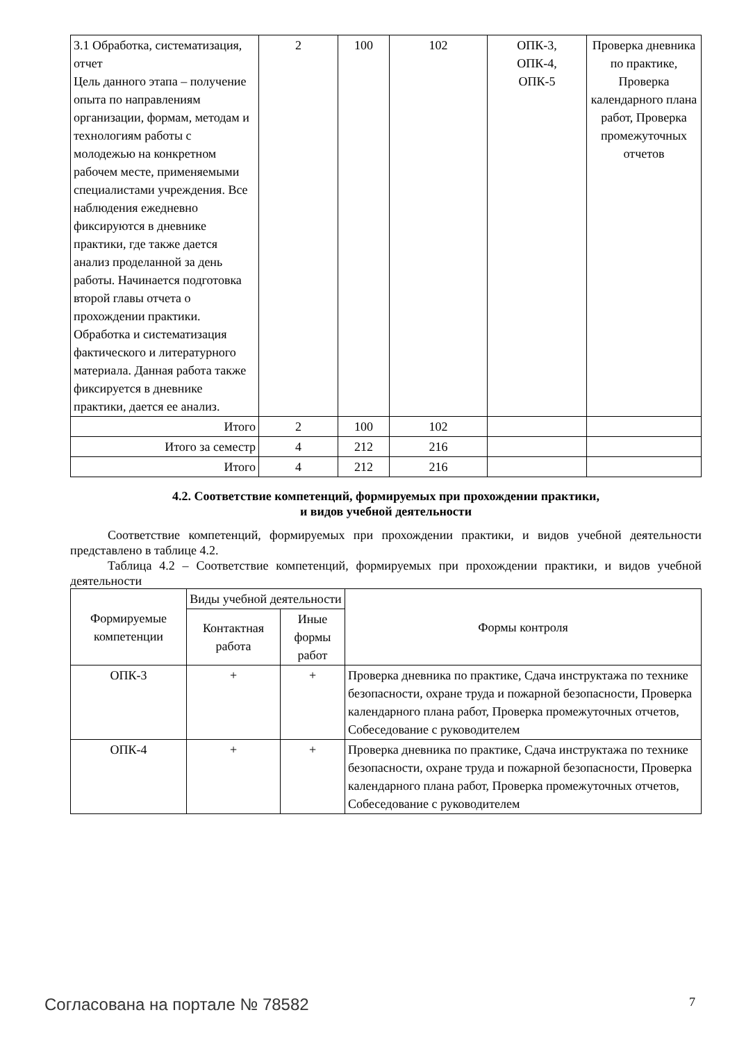| 3.1 Обработка, систематизация, отчет Цель данного этапа – получение опыта по направлениям организации, формам, методам и технологиям работы с молодежью на конкретном рабочем месте, применяемыми специалистами учреждения. Все наблюдения ежедневно фиксируются в дневнике практики, где также дается анализ проделанной за день работы. Начинается подготовка второй главы отчета о прохождении практики. Обработка и систематизация фактического и литературного материала. Данная работа также фиксируется в дневнике практики, дается ее анализ. | 2 | 100 | 102 | ОПК-3, ОПК-4, ОПК-5 | Проверка дневника по практике, Проверка календарного плана работ, Проверка промежуточных отчетов |
| Итого | 2 | 100 | 102 | | |
| Итого за семестр | 4 | 212 | 216 | | |
| Итого | 4 | 212 | 216 | | |
4.2. Соответствие компетенций, формируемых при прохождении практики,
и видов учебной деятельности
Соответствие компетенций, формируемых при прохождении практики, и видов учебной деятельности представлено в таблице 4.2.
Таблица 4.2 – Соответствие компетенций, формируемых при прохождении практики, и видов учебной деятельности
| Формируемые компетенции | Виды учебной деятельности | | Формы контроля |
| --- | --- | --- | --- |
| | Контактная работа | Иные формы работ | |
| ОПК-3 | + | + | Проверка дневника по практике, Сдача инструктажа по технике безопасности, охране труда и пожарной безопасности, Проверка календарного плана работ, Проверка промежуточных отчетов, Собеседование с руководителем |
| ОПК-4 | + | + | Проверка дневника по практике, Сдача инструктажа по технике безопасности, охране труда и пожарной безопасности, Проверка календарного плана работ, Проверка промежуточных отчетов, Собеседование с руководителем |
Согласована на портале № 78582 7